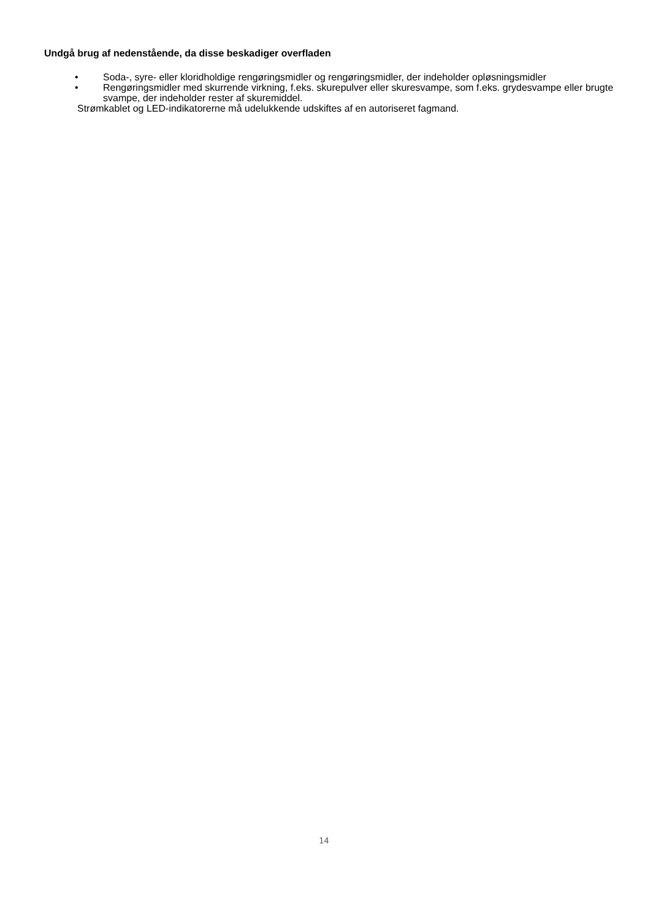Undgå brug af nedenstående, da disse beskadiger overfladen
• Soda-, syre- eller kloridholdige rengøringsmidler og rengøringsmidler, der indeholder opløsningsmidler
• Rengøringsmidler med skurrende virkning, f.eks. skurepulver eller skuresvampe, som f.eks. grydesvampe eller brugte svampe, der indeholder rester af skuremiddel.
Strømkablet og LED-indikatorerne må udelukkende udskiftes af en autoriseret fagmand.
14